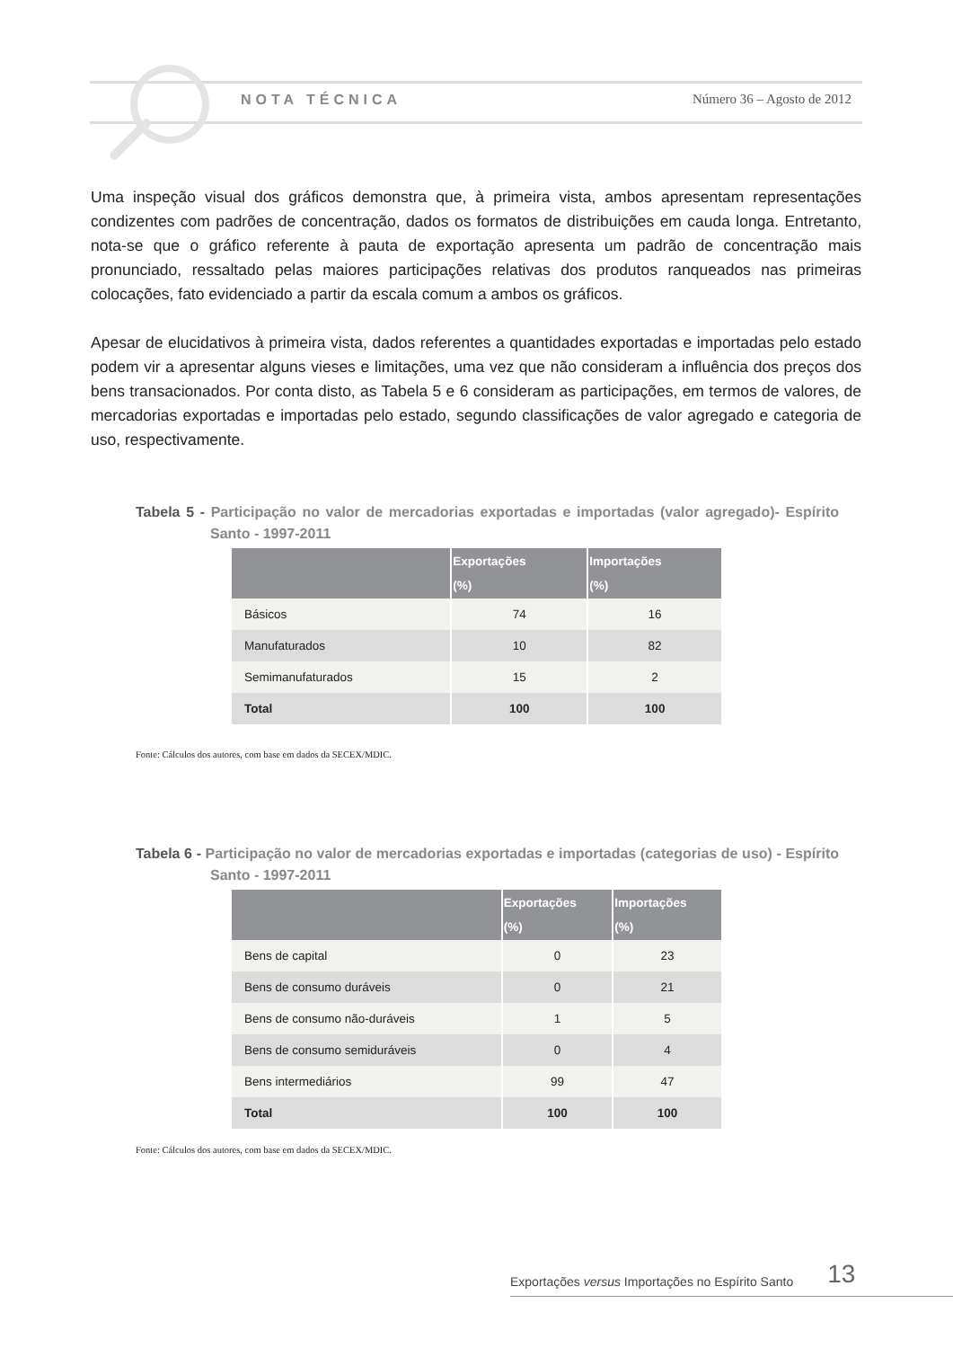NOTA TÉCNICA Número 36 – Agosto de 2012
Uma inspeção visual dos gráficos demonstra que, à primeira vista, ambos apresentam representações condizentes com padrões de concentração, dados os formatos de distribuições em cauda longa. Entretanto, nota-se que o gráfico referente à pauta de exportação apresenta um padrão de concentração mais pronunciado, ressaltado pelas maiores participações relativas dos produtos ranqueados nas primeiras colocações, fato evidenciado a partir da escala comum a ambos os gráficos.
Apesar de elucidativos à primeira vista, dados referentes a quantidades exportadas e importadas pelo estado podem vir a apresentar alguns vieses e limitações, uma vez que não consideram a influência dos preços dos bens transacionados. Por conta disto, as Tabela 5 e 6 consideram as participações, em termos de valores, de mercadorias exportadas e importadas pelo estado, segundo classificações de valor agregado e categoria de uso, respectivamente.
Tabela 5 - Participação no valor de mercadorias exportadas e importadas (valor agregado)- Espírito Santo - 1997-2011
| | Exportações (%) | Importações (%) |
| --- | --- | --- |
| Básicos | 74 | 16 |
| Manufaturados | 10 | 82 |
| Semimanufaturados | 15 | 2 |
| Total | 100 | 100 |
Fonte: Cálculos dos autores, com base em dados da SECEX/MDIC.
Tabela 6 - Participação no valor de mercadorias exportadas e importadas (categorias de uso) - Espírito Santo - 1997-2011
| | Exportações (%) | Importações (%) |
| --- | --- | --- |
| Bens de capital | 0 | 23 |
| Bens de consumo duráveis | 0 | 21 |
| Bens de consumo não-duráveis | 1 | 5 |
| Bens de consumo semiduráveis | 0 | 4 |
| Bens intermediários | 99 | 47 |
| Total | 100 | 100 |
Fonte: Cálculos dos autores, com base em dados da SECEX/MDIC.
Exportações versus Importações no Espírito Santo 13